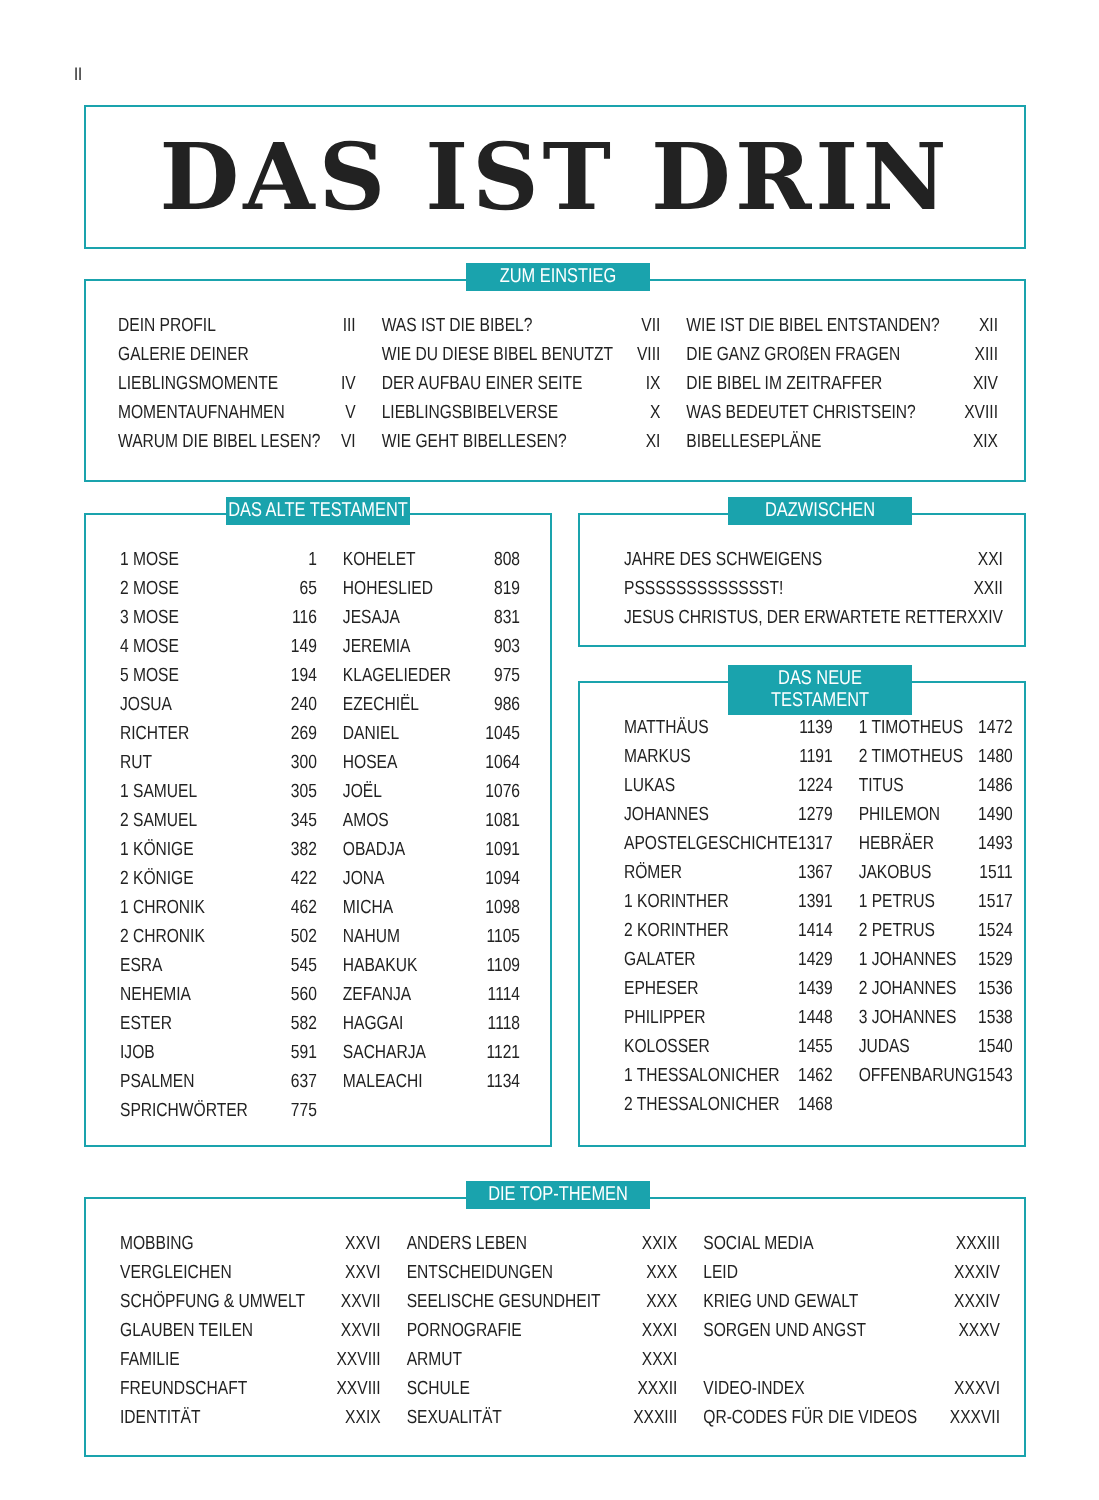II
DAS IST DRIN
ZUM EINSTIEG
| DEIN PROFIL | III | WAS IST DIE BIBEL? | VII | WIE IST DIE BIBEL ENTSTANDEN? | XII |
| GALERIE DEINER | | WIE DU DIESE BIBEL BENUTZT | VIII | DIE GANZ GROßEN FRAGEN | XIII |
| LIEBLINGSMOMENTE | IV | DER AUFBAU EINER SEITE | IX | DIE BIBEL IM ZEITRAFFER | XIV |
| MOMENTAUFNAHMEN | V | LIEBLINGSBIBELVERSE | X | WAS BEDEUTET CHRISTSEIN? | XVIII |
| WARUM DIE BIBEL LESEN? | VI | WIE GEHT BIBELLESEN? | XI | BIBELLESEPLÄNE | XIX |
DAS ALTE TESTAMENT
| 1 MOSE | 1 | KOHELET | 808 |
| 2 MOSE | 65 | HOHESLIED | 819 |
| 3 MOSE | 116 | JESAJA | 831 |
| 4 MOSE | 149 | JEREMIA | 903 |
| 5 MOSE | 194 | KLAGELIEDER | 975 |
| JOSUA | 240 | EZECHIËL | 986 |
| RICHTER | 269 | DANIEL | 1045 |
| RUT | 300 | HOSEA | 1064 |
| 1 SAMUEL | 305 | JOËL | 1076 |
| 2 SAMUEL | 345 | AMOS | 1081 |
| 1 KÖNIGE | 382 | OBADJA | 1091 |
| 2 KÖNIGE | 422 | JONA | 1094 |
| 1 CHRONIK | 462 | MICHA | 1098 |
| 2 CHRONIK | 502 | NAHUM | 1105 |
| ESRA | 545 | HABAKUK | 1109 |
| NEHEMIA | 560 | ZEFANJA | 1114 |
| ESTER | 582 | HAGGAI | 1118 |
| IJOB | 591 | SACHARJA | 1121 |
| PSALMEN | 637 | MALEACHI | 1134 |
| SPRICHWÖRTER | 775 | | |
DAZWISCHEN
| JAHRE DES SCHWEIGENS | XXI |
| PSSSSSSSSSSSSST! | XXII |
| JESUS CHRISTUS, DER ERWARTETE RETTER | XXIV |
DAS NEUE TESTAMENT
| MATTHÄUS | 1139 | 1 TIMOTHEUS | 1472 |
| MARKUS | 1191 | 2 TIMOTHEUS | 1480 |
| LUKAS | 1224 | TITUS | 1486 |
| JOHANNES | 1279 | PHILEMON | 1490 |
| APOSTELGESCHICHTE | 1317 | HEBRÄER | 1493 |
| RÖMER | 1367 | JAKOBUS | 1511 |
| 1 KORINTHER | 1391 | 1 PETRUS | 1517 |
| 2 KORINTHER | 1414 | 2 PETRUS | 1524 |
| GALATER | 1429 | 1 JOHANNES | 1529 |
| EPHESER | 1439 | 2 JOHANNES | 1536 |
| PHILIPPER | 1448 | 3 JOHANNES | 1538 |
| KOLOSSER | 1455 | JUDAS | 1540 |
| 1 THESSALONICHER | 1462 | OFFENBARUNG | 1543 |
| 2 THESSALONICHER | 1468 | | |
DIE TOP-THEMEN
| MOBBING | XXVI | ANDERS LEBEN | XXIX | SOCIAL MEDIA | XXXIII |
| VERGLEICHEN | XXVI | ENTSCHEIDUNGEN | XXX | LEID | XXXIV |
| SCHÖPFUNG & UMWELT | XXVII | SEELISCHE GESUNDHEIT | XXX | KRIEG UND GEWALT | XXXIV |
| GLAUBEN TEILEN | XXVII | PORNOGRAFIE | XXXI | SORGEN UND ANGST | XXXV |
| FAMILIE | XXVIII | ARMUT | XXXI | | |
| FREUNDSCHAFT | XXVIII | SCHULE | XXXII | VIDEO-INDEX | XXXVI |
| IDENTITÄT | XXIX | SEXUALITÄT | XXXIII | QR-CODES FÜR DIE VIDEOS | XXXVII |